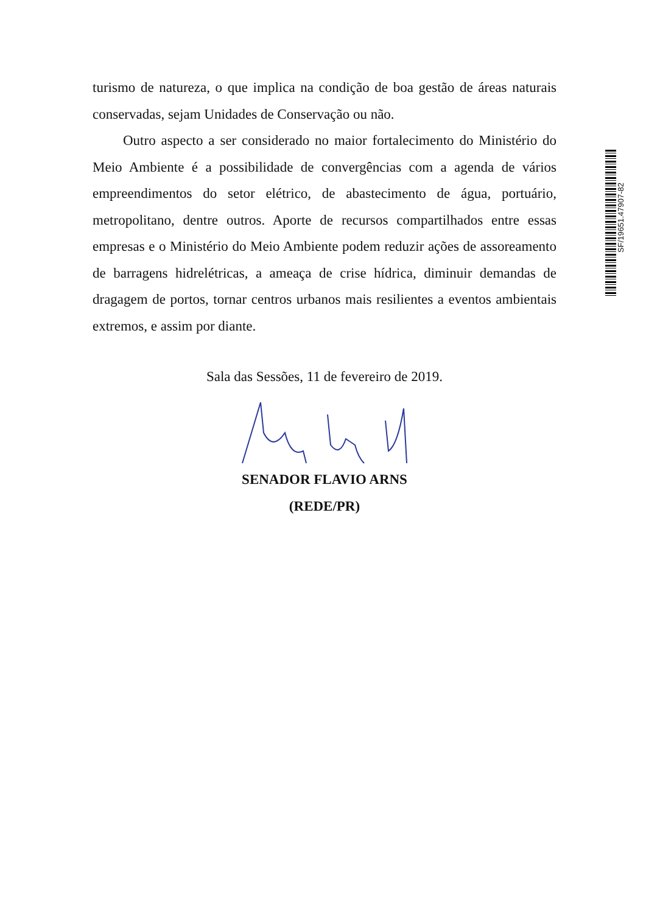turismo de natureza, o que implica na condição de boa gestão de áreas naturais conservadas, sejam Unidades de Conservação ou não.
Outro aspecto a ser considerado no maior fortalecimento do Ministério do Meio Ambiente é a possibilidade de convergências com a agenda de vários empreendimentos do setor elétrico, de abastecimento de água, portuário, metropolitano, dentre outros. Aporte de recursos compartilhados entre essas empresas e o Ministério do Meio Ambiente podem reduzir ações de assoreamento de barragens hidrelétricas, a ameaça de crise hídrica, diminuir demandas de dragagem de portos, tornar centros urbanos mais resilientes a eventos ambientais extremos, e assim por diante.
Sala das Sessões, 11 de fevereiro de 2019.
SENADOR FLAVIO ARNS
(REDE/PR)
SF/19651.47907-82